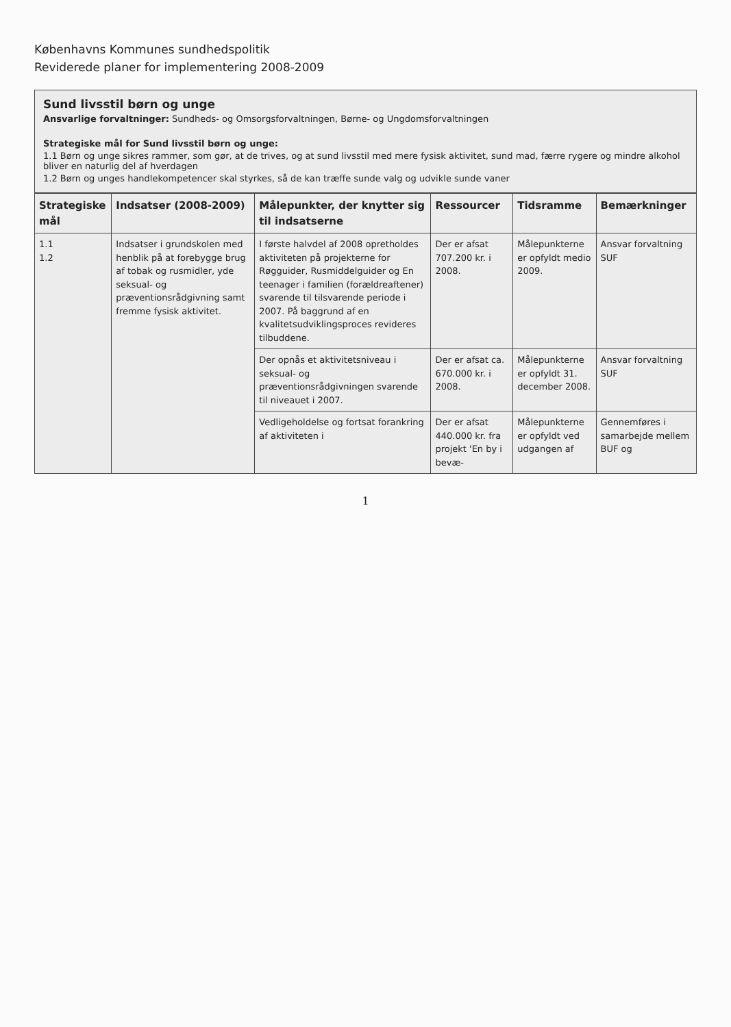Københavns Kommunes sundhedspolitik
Reviderede planer for implementering 2008-2009
Sund livsstil børn og unge
Ansvarlige forvaltninger: Sundheds- og Omsorgsforvaltningen, Børne- og Ungdomsforvaltningen
Strategiske mål for Sund livsstil børn og unge:
1.1 Børn og unge sikres rammer, som gør, at de trives, og at sund livsstil med mere fysisk aktivitet, sund mad, færre rygere og mindre alkohol bliver en naturlig del af hverdagen
1.2 Børn og unges handlekompetencer skal styrkes, så de kan træffe sunde valg og udvikle sunde vaner
| Strategiske mål | Indsatser (2008-2009) | Målepunkter, der knytter sig til indsatserne | Ressourcer | Tidsramme | Bemærkninger |
| --- | --- | --- | --- | --- | --- |
| 1.1 1.2 | Indsatser i grundskolen med henblik på at forebygge brug af tobak og rusmidler, yde seksual- og præventionsrådgivning samt fremme fysisk aktivitet. | I første halvdel af 2008 opretholdes aktiviteten på projekterne for Røgguider, Rusmiddelguider og En teenager i familien (forældreaftener) svarende til tilsvarende periode i 2007. På baggrund af en kvalitetsudviklingsproces revideres tilbuddene. | Der er afsat 707.200 kr. i 2008. | Målepunkterne er opfyldt medio 2009. | Ansvar forvaltning SUF |
| | | Der opnås et aktivitetsniveau i seksual- og præventionsrådgivningen svarende til niveauet i 2007. | Der er afsat ca. 670.000 kr. i 2008. | Målepunkterne er opfyldt 31. december 2008. | Ansvar forvaltning SUF |
| | | Vedligeholdelse og fortsat forankring af aktiviteten i | Der er afsat 440.000 kr. fra projekt 'En by i bevæ- | Målepunkterne er opfyldt ved udgangen af | Gennemføres i samarbejde mellem BUF og |
1